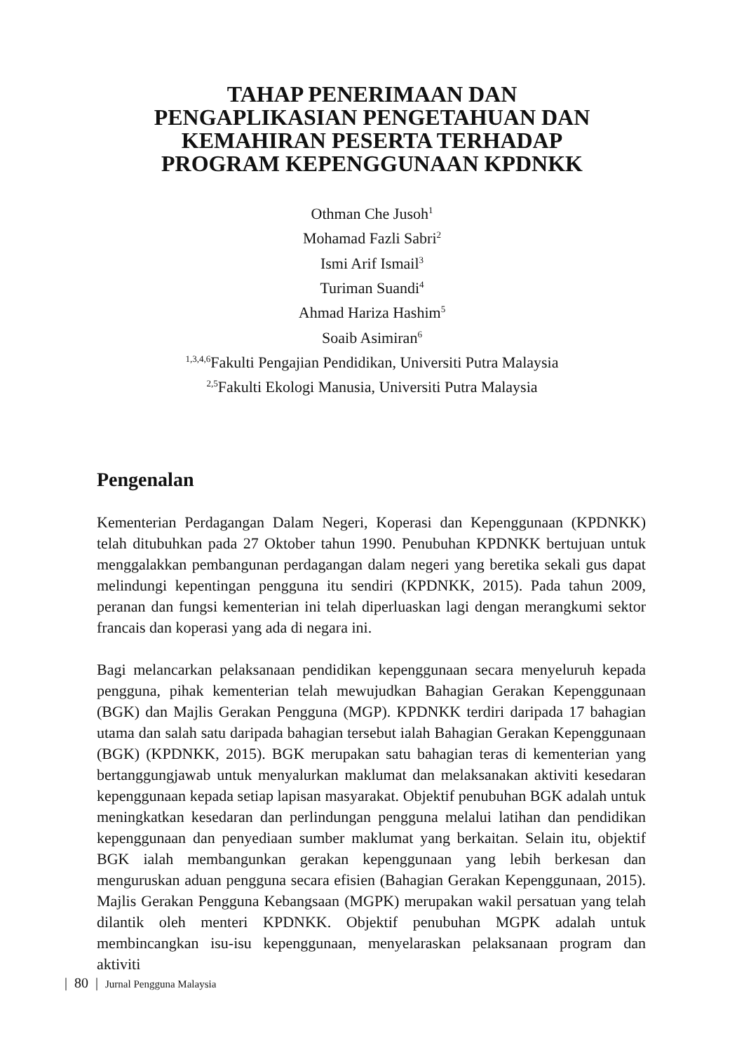TAHAP PENERIMAAN DAN
PENGAPLIKASIAN PENGETAHUAN DAN
KEMAHIRAN PESERTA TERHADAP
PROGRAM KEPENGGUNAAN KPDNKK
Othman Che Jusoh<sup>1</sup>
Mohamad Fazli Sabri<sup>2</sup>
Ismi Arif Ismail<sup>3</sup>
Turiman Suandi<sup>4</sup>
Ahmad Hariza Hashim<sup>5</sup>
Soaib Asimiran<sup>6</sup>
<sup>1,3,4,6</sup>Fakulti Pengajian Pendidikan, Universiti Putra Malaysia
<sup>2,5</sup>Fakulti Ekologi Manusia, Universiti Putra Malaysia
Pengenalan
Kementerian Perdagangan Dalam Negeri, Koperasi dan Kepenggunaan (KPDNKK) telah ditubuhkan pada 27 Oktober tahun 1990. Penubuhan KPDNKK bertujuan untuk menggalakkan pembangunan perdagangan dalam negeri yang beretika sekali gus dapat melindungi kepentingan pengguna itu sendiri (KPDNKK, 2015). Pada tahun 2009, peranan dan fungsi kementerian ini telah diperluaskan lagi dengan merangkumi sektor francais dan koperasi yang ada di negara ini.
Bagi melancarkan pelaksanaan pendidikan kepenggunaan secara menyeluruh kepada pengguna, pihak kementerian telah mewujudkan Bahagian Gerakan Kepenggunaan (BGK) dan Majlis Gerakan Pengguna (MGP). KPDNKK terdiri daripada 17 bahagian utama dan salah satu daripada bahagian tersebut ialah Bahagian Gerakan Kepenggunaan (BGK) (KPDNKK, 2015). BGK merupakan satu bahagian teras di kementerian yang bertanggungjawab untuk menyalurkan maklumat dan melaksanakan aktiviti kesedaran kepenggunaan kepada setiap lapisan masyarakat. Objektif penubuhan BGK adalah untuk meningkatkan kesedaran dan perlindungan pengguna melalui latihan dan pendidikan kepenggunaan dan penyediaan sumber maklumat yang berkaitan. Selain itu, objektif BGK ialah membangunkan gerakan kepenggunaan yang lebih berkesan dan menguruskan aduan pengguna secara efisien (Bahagian Gerakan Kepenggunaan, 2015). Majlis Gerakan Pengguna Kebangsaan (MGPK) merupakan wakil persatuan yang telah dilantik oleh menteri KPDNKK. Objektif penubuhan MGPK adalah untuk membincangkan isu-isu kepenggunaan, menyelaraskan pelaksanaan program dan aktiviti
| 80 | Jurnal Pengguna Malaysia